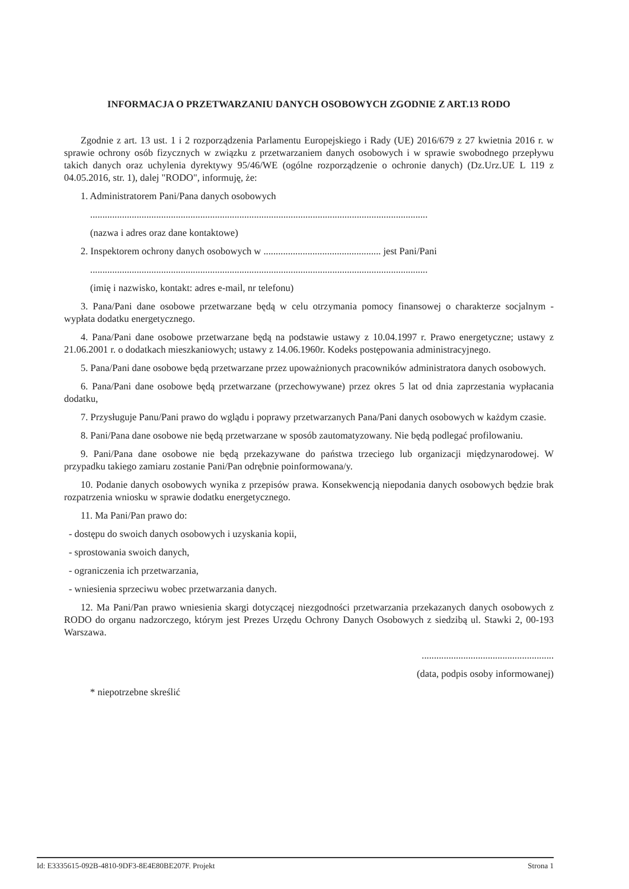INFORMACJA O PRZETWARZANIU DANYCH OSOBOWYCH ZGODNIE Z ART.13 RODO
Zgodnie z art. 13 ust. 1 i 2 rozporządzenia Parlamentu Europejskiego i Rady (UE) 2016/679 z 27 kwietnia 2016 r. w sprawie ochrony osób fizycznych w związku z przetwarzaniem danych osobowych i w sprawie swobodnego przepływu takich danych oraz uchylenia dyrektywy 95/46/WE (ogólne rozporządzenie o ochronie danych) (Dz.Urz.UE L 119 z 04.05.2016, str. 1), dalej "RODO", informuję, że:
1. Administratorem Pani/Pana danych osobowych
..........................................................................................................................................
(nazwa i adres oraz dane kontaktowe)
2. Inspektorem ochrony danych osobowych w ................................................ jest Pani/Pani
..........................................................................................................................................
(imię i nazwisko, kontakt: adres e-mail, nr telefonu)
3. Pana/Pani dane osobowe przetwarzane będą w celu otrzymania pomocy finansowej o charakterze socjalnym - wypłata dodatku energetycznego.
4. Pana/Pani dane osobowe przetwarzane będą na podstawie ustawy z 10.04.1997 r. Prawo energetyczne; ustawy z 21.06.2001 r. o dodatkach mieszkaniowych; ustawy z 14.06.1960r. Kodeks postępowania administracyjnego.
5. Pana/Pani dane osobowe będą przetwarzane przez upoważnionych pracowników administratora danych osobowych.
6. Pana/Pani dane osobowe będą przetwarzane (przechowywane) przez okres 5 lat od dnia zaprzestania wypłacania dodatku,
7. Przysługuje Panu/Pani prawo do wglądu i poprawy przetwarzanych Pana/Pani danych osobowych w każdym czasie.
8. Pani/Pana dane osobowe nie będą przetwarzane w sposób zautomatyzowany. Nie będą podlegać profilowaniu.
9. Pani/Pana dane osobowe nie będą przekazywane do państwa trzeciego lub organizacji międzynarodowej. W przypadku takiego zamiaru zostanie Pani/Pan odrębnie poinformowana/y.
10. Podanie danych osobowych wynika z przepisów prawa. Konsekwencją niepodania danych osobowych będzie brak rozpatrzenia wniosku w sprawie dodatku energetycznego.
11. Ma Pani/Pan prawo do:
- dostępu do swoich danych osobowych i uzyskania kopii,
- sprostowania swoich danych,
- ograniczenia ich przetwarzania,
- wniesienia sprzeciwu wobec przetwarzania danych.
12. Ma Pani/Pan prawo wniesienia skargi dotyczącej niezgodności przetwarzania przekazanych danych osobowych z RODO do organu nadzorczego, którym jest Prezes Urzędu Ochrony Danych Osobowych z siedzibą ul. Stawki 2, 00-193 Warszawa.
......................................................
(data, podpis osoby informowanej)
* niepotrzebne skreślić
Id: E3335615-092B-4810-9DF3-8E4E80BE207F. Projekt Strona 1